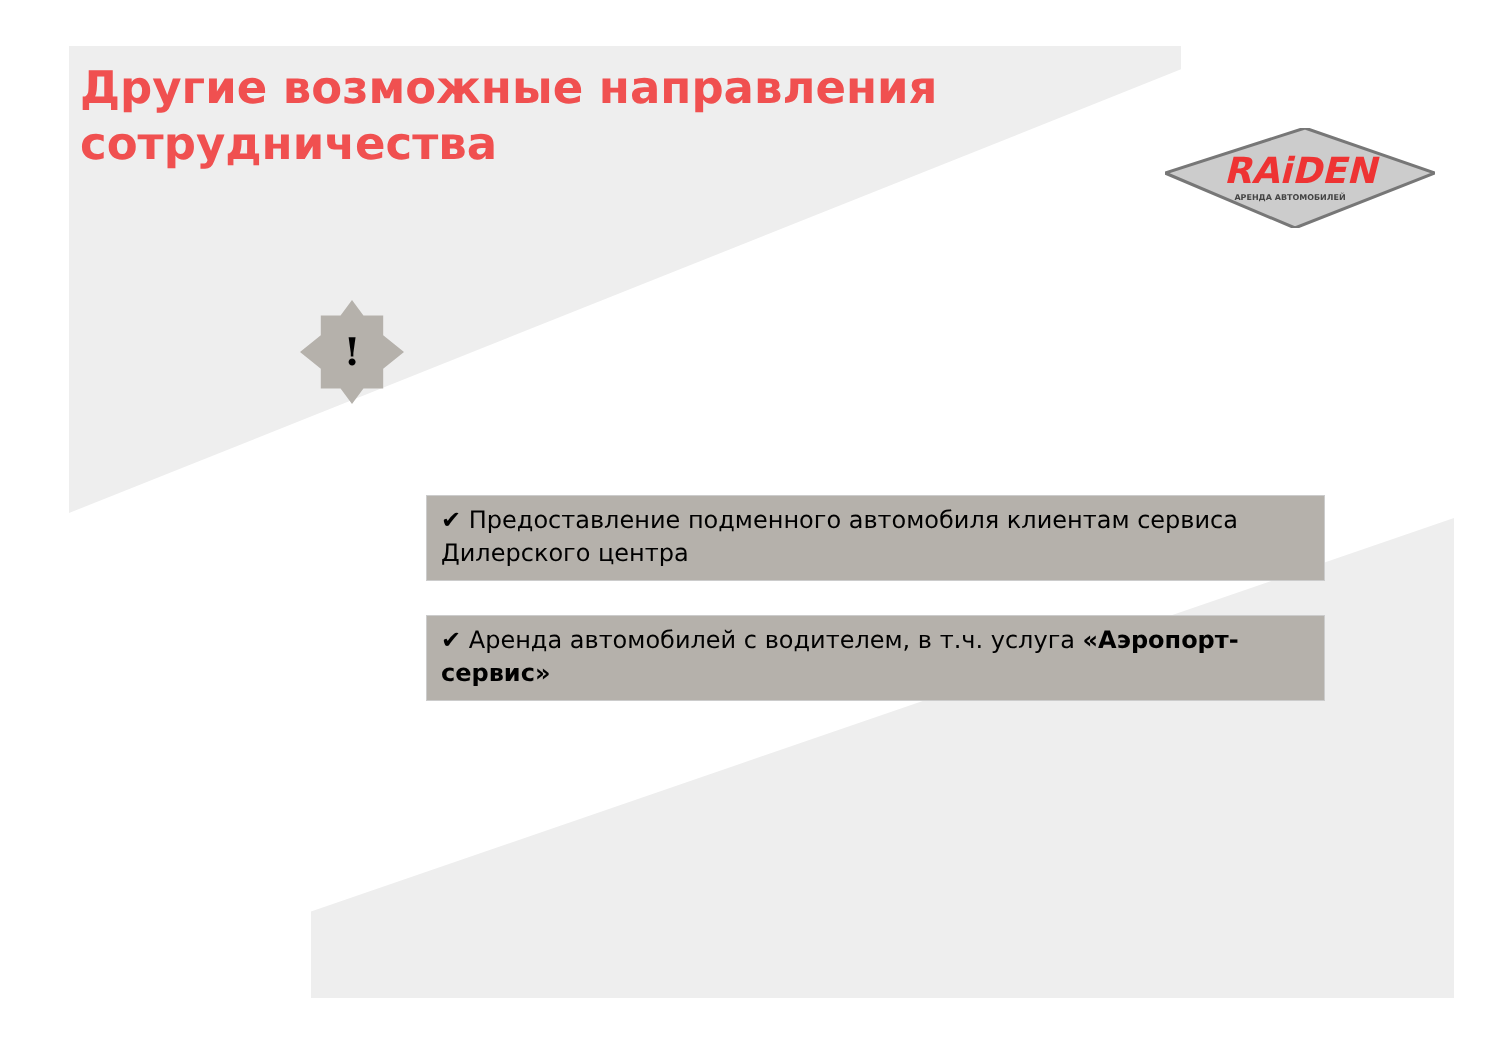Другие возможные направления сотрудничества
RAiDEN
АРЕНДА АВТОМОБИЛЕЙ
!
✔ Предоставление подменного автомобиля клиентам сервиса Дилерского центра
✔ Аренда автомобилей с водителем, в т.ч. услуга «Аэропорт-сервис»